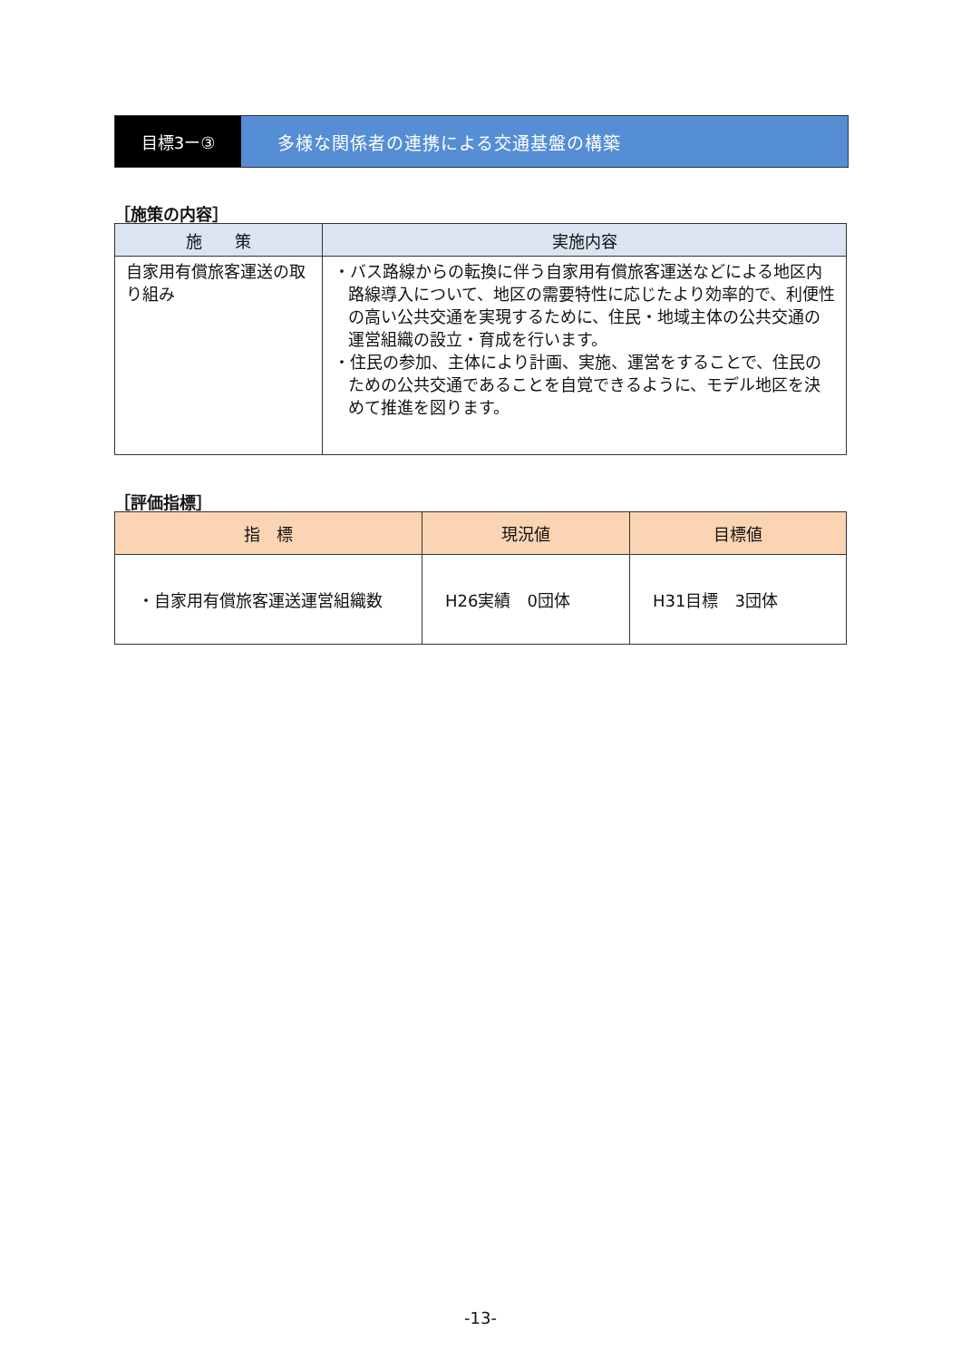目標3ー③ 多様な関係者の連携による交通基盤の構築
［施策の内容］
| 施 策 | 実施内容 |
| --- | --- |
| 自家用有償旅客運送の取り組み | ・バス路線からの転換に伴う自家用有償旅客運送などによる地区内路線導入について、地区の需要特性に応じたより効率的で、利便性の高い公共交通を実現するために、住民・地域主体の公共交通の運営組織の設立・育成を行います。 ・住民の参加、主体により計画、実施、運営をすることで、住民のための公共交通であることを自覚できるように、モデル地区を決めて推進を図ります。 |
［評価指標］
| 指 標 | 現況値 | 目標値 |
| --- | --- | --- |
| ・自家用有償旅客運送運営組織数 | H26実績 0団体 | H31目標 3団体 |
-13-